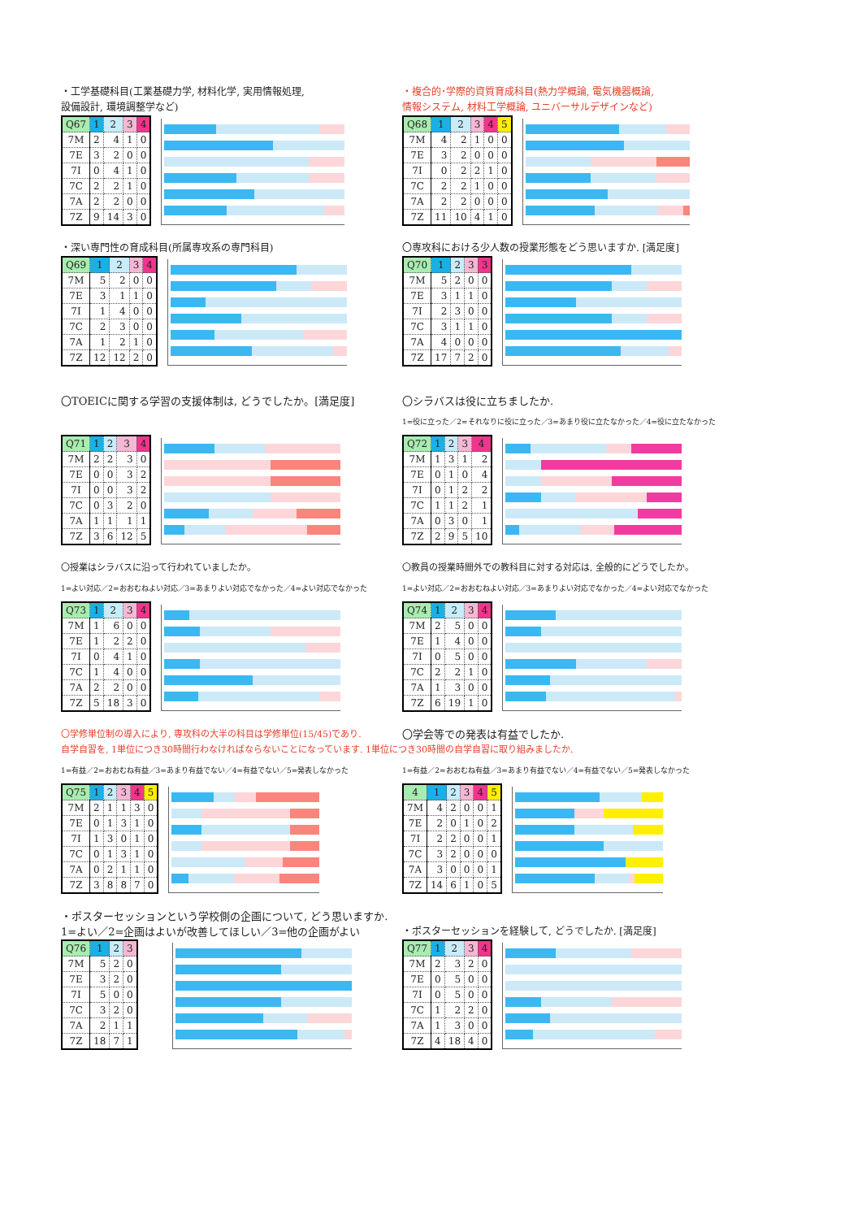・工学基礎科目(工業基礎力学, 材料化学, 実用情報処理,
設備設計, 環境調整学など)
| Q67 | 1 | 2 | 3 | 4 |
| --- | --- | --- | --- | --- |
| 7M | 2 | 4 | 1 | 0 |
| 7E | 3 | 2 | 0 | 0 |
| 7I | 0 | 4 | 1 | 0 |
| 7C | 2 | 2 | 1 | 0 |
| 7A | 2 | 2 | 0 | 0 |
| 7Z | 9 | 14 | 3 | 0 |
・複合的･学際的資質育成科目(熱力学概論, 電気機器概論,
情報システム, 材料工学概論, ユニバーサルデザインなど)
| Q68 | 1 | 2 | 3 | 4 | 5 |
| --- | --- | --- | --- | --- | --- |
| 7M | 4 | 2 | 1 | 0 | 0 |
| 7E | 3 | 2 | 0 | 0 | 0 |
| 7I | 0 | 2 | 2 | 1 | 0 |
| 7C | 2 | 2 | 1 | 0 | 0 |
| 7A | 2 | 2 | 0 | 0 | 0 |
| 7Z | 11 | 10 | 4 | 1 | 0 |
・深い専門性の育成科目(所属専攻系の専門科目)
| Q69 | 1 | 2 | 3 | 4 |
| --- | --- | --- | --- | --- |
| 7M | 5 | 2 | 0 | 0 |
| 7E | 3 | 1 | 1 | 0 |
| 7I | 1 | 4 | 0 | 0 |
| 7C | 2 | 3 | 0 | 0 |
| 7A | 1 | 2 | 1 | 0 |
| 7Z | 12 | 12 | 2 | 0 |
〇専攻科における少人数の授業形態をどう思いますか. [満足度]
| Q70 | 1 | 2 | 3 | 3 |
| --- | --- | --- | --- | --- |
| 7M | 5 | 2 | 0 | 0 |
| 7E | 3 | 1 | 1 | 0 |
| 7I | 2 | 3 | 0 | 0 |
| 7C | 3 | 1 | 1 | 0 |
| 7A | 4 | 0 | 0 | 0 |
| 7Z | 17 | 7 | 2 | 0 |
〇TOEICに関する学習の支援体制は, どうでしたか。[満足度]
| Q71 | 1 | 2 | 3 | 4 |
| --- | --- | --- | --- | --- |
| 7M | 2 | 2 | 3 | 0 |
| 7E | 0 | 0 | 3 | 2 |
| 7I | 0 | 0 | 3 | 2 |
| 7C | 0 | 3 | 2 | 0 |
| 7A | 1 | 1 | 1 | 1 |
| 7Z | 3 | 6 | 12 | 5 |
〇シラバスは役に立ちましたか.
1=役に立った／2=それなりに役に立った／3=あまり役に立たなかった／4=役に立たなかった
| Q72 | 1 | 2 | 3 | 4 |
| --- | --- | --- | --- | --- |
| 7M | 1 | 3 | 1 | 2 |
| 7E | 0 | 1 | 0 | 4 |
| 7I | 0 | 1 | 2 | 2 |
| 7C | 1 | 1 | 2 | 1 |
| 7A | 0 | 3 | 0 | 1 |
| 7Z | 2 | 9 | 5 | 10 |
〇授業はシラバスに沿って行われていましたか。
1=よい対応／2=おおむねよい対応／3=あまりよい対応でなかった／4=よい対応でなかった
| Q73 | 1 | 2 | 3 | 4 |
| --- | --- | --- | --- | --- |
| 7M | 1 | 6 | 0 | 0 |
| 7E | 1 | 2 | 2 | 0 |
| 7I | 0 | 4 | 1 | 0 |
| 7C | 1 | 4 | 0 | 0 |
| 7A | 2 | 2 | 0 | 0 |
| 7Z | 5 | 18 | 3 | 0 |
〇教員の授業時間外での教科目に対する対応は, 全般的にどうでしたか。
1=よい対応／2=おおむねよい対応／3=あまりよい対応でなかった／4=よい対応でなかった
| Q74 | 1 | 2 | 3 | 4 |
| --- | --- | --- | --- | --- |
| 7M | 2 | 5 | 0 | 0 |
| 7E | 1 | 4 | 0 | 0 |
| 7I | 0 | 5 | 0 | 0 |
| 7C | 2 | 2 | 1 | 0 |
| 7A | 1 | 3 | 0 | 0 |
| 7Z | 6 | 19 | 1 | 0 |
〇学修単位制の導入により, 専攻科の大半の科目は学修単位(15/45)であり.
自学自習を, 1単位につき30時間行わなければならないことになっています. 1単位につき30時間の自学自習に取り組みましたか.
1=有益／2=おおむね有益／3=あまり有益でない／4=有益でない／5=発表しなかった
| Q75 | 1 | 2 | 3 | 4 | 5 |
| --- | --- | --- | --- | --- | --- |
| 7M | 2 | 1 | 1 | 3 | 0 |
| 7E | 0 | 1 | 3 | 1 | 0 |
| 7I | 1 | 3 | 0 | 1 | 0 |
| 7C | 0 | 1 | 3 | 1 | 0 |
| 7A | 0 | 2 | 1 | 1 | 0 |
| 7Z | 3 | 8 | 8 | 7 | 0 |
〇学会等での発表は有益でしたか.
1=有益／2=おおむね有益／3=あまり有益でない／4=有益でない／5=発表しなかった
| 4 | 1 | 2 | 3 | 4 | 5 |
| --- | --- | --- | --- | --- | --- |
| 7M | 4 | 2 | 0 | 0 | 1 |
| 7E | 2 | 0 | 1 | 0 | 2 |
| 7I | 2 | 2 | 0 | 0 | 1 |
| 7C | 3 | 2 | 0 | 0 | 0 |
| 7A | 3 | 0 | 0 | 0 | 1 |
| 7Z | 14 | 6 | 1 | 0 | 5 |
・ポスターセッションという学校側の企画について, どう思いますか.
1=よい／2=企画はよいが改善してほしい／3=他の企画がよい
| Q76 | 1 | 2 | 3 |
| --- | --- | --- | --- |
| 7M | 5 | 2 | 0 |
| 7E | 3 | 2 | 0 |
| 7I | 5 | 0 | 0 |
| 7C | 3 | 2 | 0 |
| 7A | 2 | 1 | 1 |
| 7Z | 18 | 7 | 1 |
・ポスターセッションを経験して, どうでしたか. [満足度]
| Q77 | 1 | 2 | 3 | 4 |
| --- | --- | --- | --- | --- |
| 7M | 2 | 3 | 2 | 0 |
| 7E | 0 | 5 | 0 | 0 |
| 7I | 0 | 5 | 0 | 0 |
| 7C | 1 | 2 | 2 | 0 |
| 7A | 1 | 3 | 0 | 0 |
| 7Z | 4 | 18 | 4 | 0 |